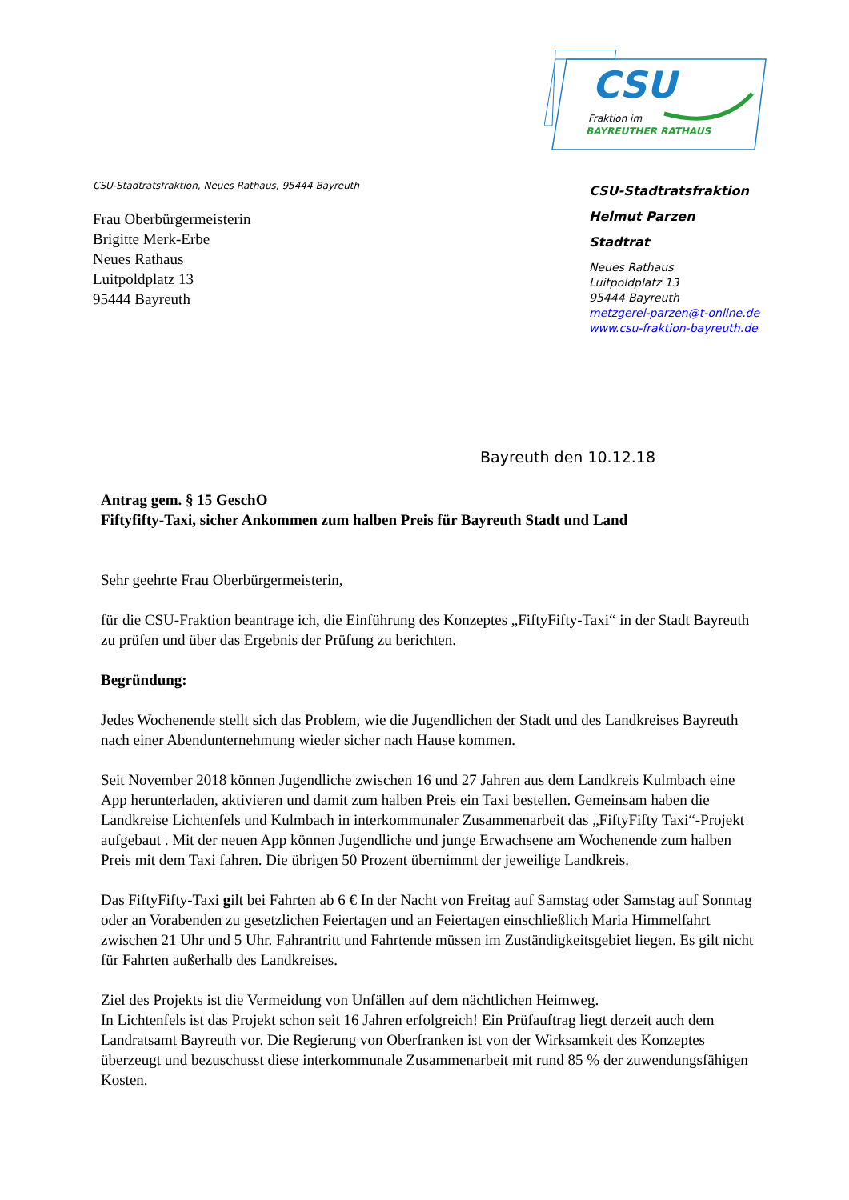CSU
Fraktion im
BAYREUTHER RATHAUS
CSU-Stadtratsfraktion, Neues Rathaus, 95444 Bayreuth
Frau Oberbürgermeisterin
Brigitte Merk-Erbe
Neues Rathaus
Luitpoldplatz 13
95444 Bayreuth
CSU-Stadtratsfraktion
Helmut Parzen
Stadtrat
Neues Rathaus
Luitpoldplatz 13
95444 Bayreuth
metzgerei-parzen@t-online.de
www.csu-fraktion-bayreuth.de
Bayreuth den 10.12.18
Antrag gem. § 15 GeschO
Fiftyfifty-Taxi, sicher Ankommen zum halben Preis für Bayreuth Stadt und Land
Sehr geehrte Frau Oberbürgermeisterin,
für die CSU-Fraktion beantrage ich, die Einführung des Konzeptes „FiftyFifty-Taxi“ in der Stadt Bayreuth zu prüfen und über das Ergebnis der Prüfung zu berichten.
Begründung:
Jedes Wochenende stellt sich das Problem, wie die Jugendlichen der Stadt und des Landkreises Bayreuth nach einer Abendunternehmung wieder sicher nach Hause kommen.
Seit November 2018 können Jugendliche zwischen 16 und 27 Jahren aus dem Landkreis Kulmbach eine App herunterladen, aktivieren und damit zum halben Preis ein Taxi bestellen. Gemeinsam haben die Landkreise Lichtenfels und Kulmbach in interkommunaler Zusammenarbeit das „FiftyFifty Taxi“-Projekt aufgebaut . Mit der neuen App können Jugendliche und junge Erwachsene am Wochenende zum halben Preis mit dem Taxi fahren. Die übrigen 50 Prozent übernimmt der jeweilige Landkreis.
Das FiftyFifty-Taxi gilt bei Fahrten ab 6 € In der Nacht von Freitag auf Samstag oder Samstag auf Sonntag oder an Vorabenden zu gesetzlichen Feiertagen und an Feiertagen einschließlich Maria Himmelfahrt zwischen 21 Uhr und 5 Uhr. Fahrantritt und Fahrtende müssen im Zuständigkeitsgebiet liegen. Es gilt nicht für Fahrten außerhalb des Landkreises.
Ziel des Projekts ist die Vermeidung von Unfällen auf dem nächtlichen Heimweg.
In Lichtenfels ist das Projekt schon seit 16 Jahren erfolgreich! Ein Prüfauftrag liegt derzeit auch dem Landratsamt Bayreuth vor. Die Regierung von Oberfranken ist von der Wirksamkeit des Konzeptes überzeugt und bezuschusst diese interkommunale Zusammenarbeit mit rund 85 % der zuwendungsfähigen Kosten.